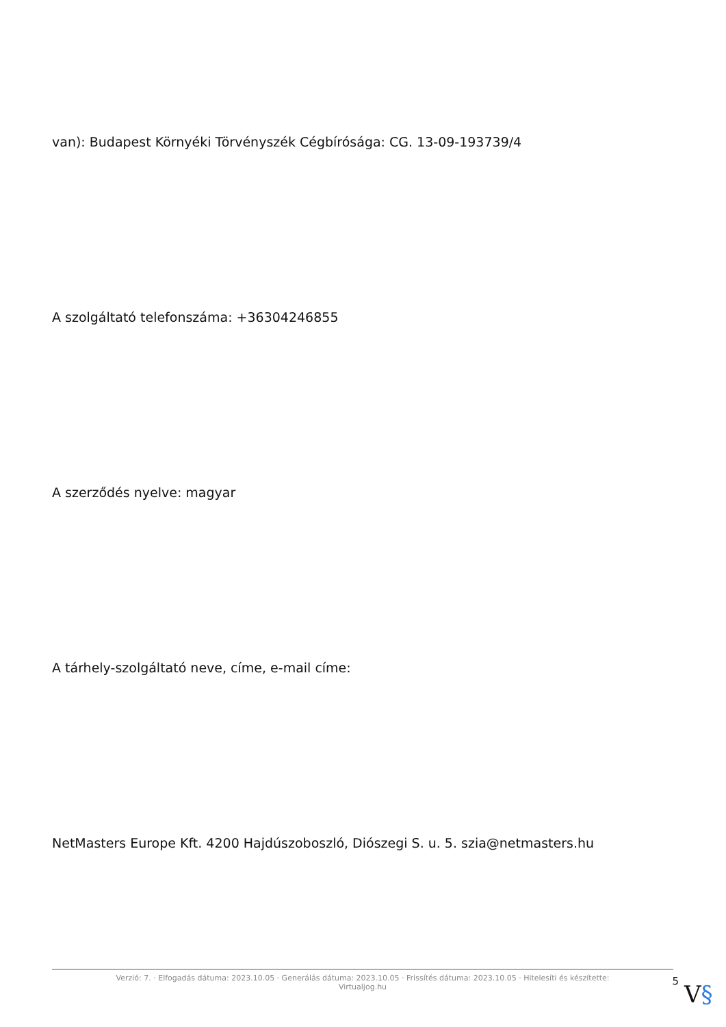van): Budapest Környéki Törvényszék Cégbírósága: CG. 13-09-193739/4
A szolgáltató telefonszáma: +36304246855
A szerződés nyelve: magyar
A tárhely-szolgáltató neve, címe, e-mail címe:
NetMasters Europe Kft. 4200 Hajdúszoboszló, Diószegi S. u. 5. szia@netmasters.hu
Verzió: 7. · Elfogadás dátuma: 2023.10.05 · Generálás dátuma: 2023.10.05 · Frissítés dátuma: 2023.10.05 · Hitelesíti és készítette: Virtualjog.hu
5
V§